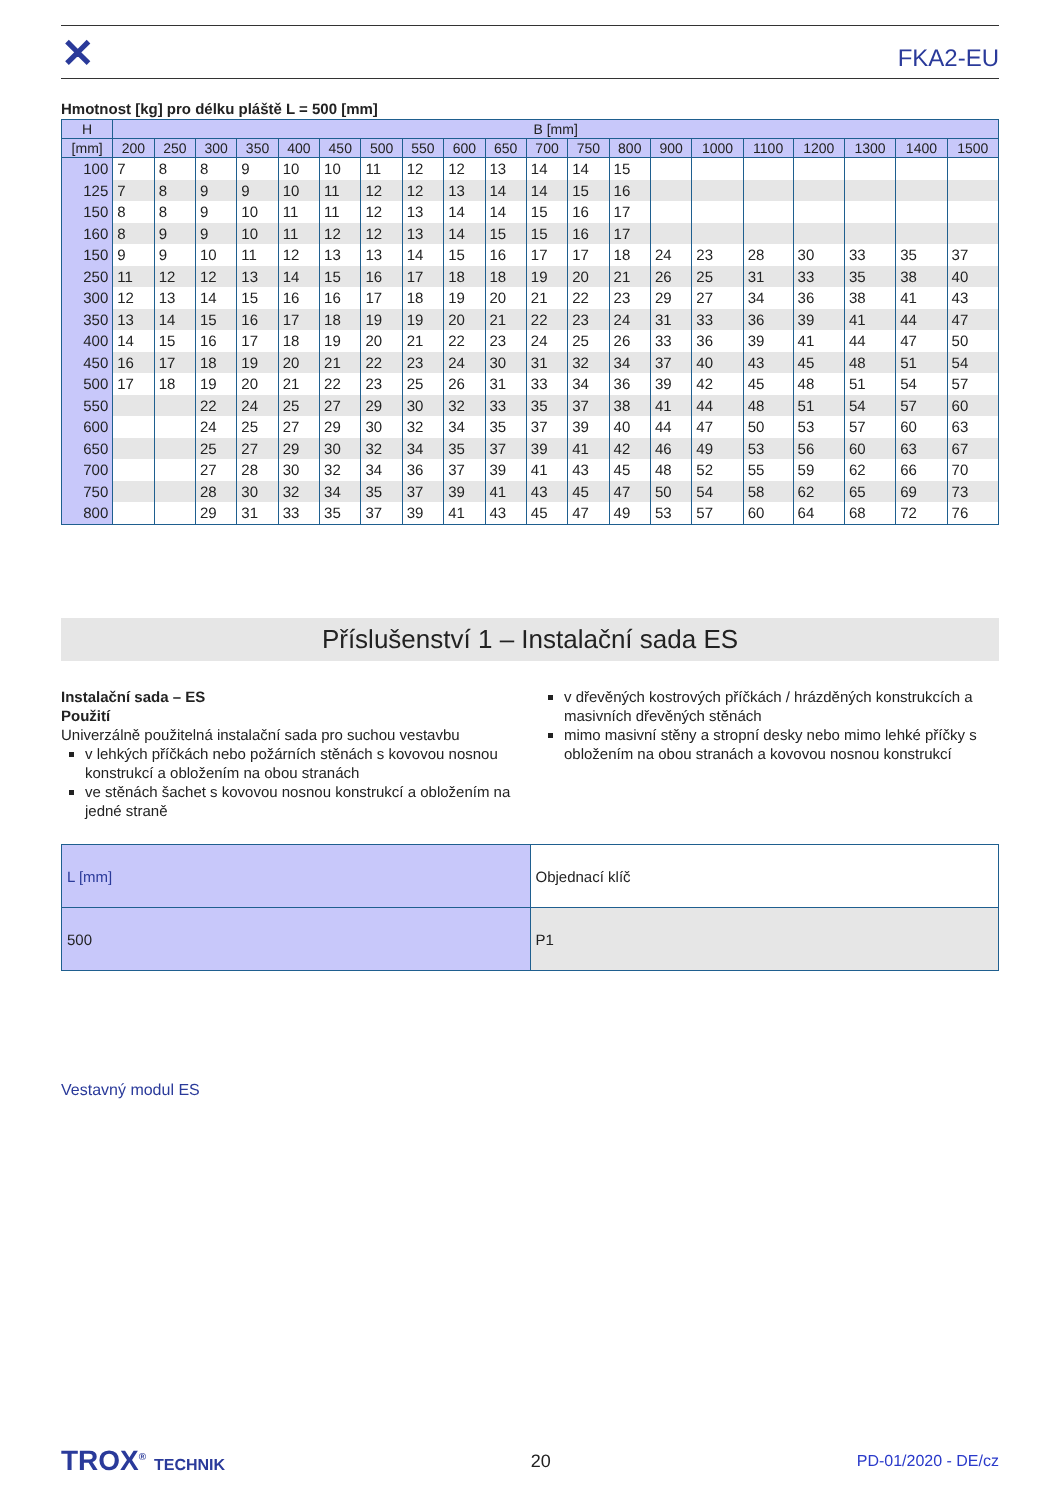✕
FKA2-EU
Hmotnost [kg] pro délku pláště L = 500 [mm]
| H | B [mm] | | | | | | | | | | | | | | | | | | | |
| --- | --- | --- | --- | --- | --- | --- | --- | --- | --- | --- | --- | --- | --- | --- | --- | --- | --- | --- | --- | --- |
| [mm] | 200 | 250 | 300 | 350 | 400 | 450 | 500 | 550 | 600 | 650 | 700 | 750 | 800 | 900 | 1000 | 1100 | 1200 | 1300 | 1400 | 1500 |
| 100 | 7 | 8 | 8 | 9 | 10 | 10 | 11 | 12 | 12 | 13 | 14 | 14 | 15 | | | | | | | |
| 125 | 7 | 8 | 9 | 9 | 10 | 11 | 12 | 12 | 13 | 14 | 14 | 15 | 16 | | | | | | | |
| 150 | 8 | 8 | 9 | 10 | 11 | 11 | 12 | 13 | 14 | 14 | 15 | 16 | 17 | | | | | | | |
| 160 | 8 | 9 | 9 | 10 | 11 | 12 | 12 | 13 | 14 | 15 | 15 | 16 | 17 | | | | | | | |
| 150 | 9 | 9 | 10 | 11 | 12 | 13 | 13 | 14 | 15 | 16 | 17 | 17 | 18 | 24 | 23 | 28 | 30 | 33 | 35 | 37 |
| 250 | 11 | 12 | 12 | 13 | 14 | 15 | 16 | 17 | 18 | 18 | 19 | 20 | 21 | 26 | 25 | 31 | 33 | 35 | 38 | 40 |
| 300 | 12 | 13 | 14 | 15 | 16 | 16 | 17 | 18 | 19 | 20 | 21 | 22 | 23 | 29 | 27 | 34 | 36 | 38 | 41 | 43 |
| 350 | 13 | 14 | 15 | 16 | 17 | 18 | 19 | 19 | 20 | 21 | 22 | 23 | 24 | 31 | 33 | 36 | 39 | 41 | 44 | 47 |
| 400 | 14 | 15 | 16 | 17 | 18 | 19 | 20 | 21 | 22 | 23 | 24 | 25 | 26 | 33 | 36 | 39 | 41 | 44 | 47 | 50 |
| 450 | 16 | 17 | 18 | 19 | 20 | 21 | 22 | 23 | 24 | 30 | 31 | 32 | 34 | 37 | 40 | 43 | 45 | 48 | 51 | 54 |
| 500 | 17 | 18 | 19 | 20 | 21 | 22 | 23 | 25 | 26 | 31 | 33 | 34 | 36 | 39 | 42 | 45 | 48 | 51 | 54 | 57 |
| 550 | | | 22 | 24 | 25 | 27 | 29 | 30 | 32 | 33 | 35 | 37 | 38 | 41 | 44 | 48 | 51 | 54 | 57 | 60 |
| 600 | | | 24 | 25 | 27 | 29 | 30 | 32 | 34 | 35 | 37 | 39 | 40 | 44 | 47 | 50 | 53 | 57 | 60 | 63 |
| 650 | | | 25 | 27 | 29 | 30 | 32 | 34 | 35 | 37 | 39 | 41 | 42 | 46 | 49 | 53 | 56 | 60 | 63 | 67 |
| 700 | | | 27 | 28 | 30 | 32 | 34 | 36 | 37 | 39 | 41 | 43 | 45 | 48 | 52 | 55 | 59 | 62 | 66 | 70 |
| 750 | | | 28 | 30 | 32 | 34 | 35 | 37 | 39 | 41 | 43 | 45 | 47 | 50 | 54 | 58 | 62 | 65 | 69 | 73 |
| 800 | | | 29 | 31 | 33 | 35 | 37 | 39 | 41 | 43 | 45 | 47 | 49 | 53 | 57 | 60 | 64 | 68 | 72 | 76 |
Příslušenství 1 – Instalační sada ES
Instalační sada – ES
Použití
Univerzálně použitelná instalační sada pro suchou vestavbu
v lehkých příčkách nebo požárních stěnách s kovovou nosnou konstrukcí a obložením na obou stranách
ve stěnách šachet s kovovou nosnou konstrukcí a obložením na jedné straně
v dřevěných kostrových příčkách / hrázděných konstrukcích a masivních dřevěných stěnách
mimo masivní stěny a stropní desky nebo mimo lehké příčky s obložením na obou stranách a kovovou nosnou konstrukcí
| L [mm] | Objednací klíč |
| 500 | P1 |
Vestavný modul ES
TROX<sup>®</sup> TECHNIK 20 PD-01/2020 - DE/cz